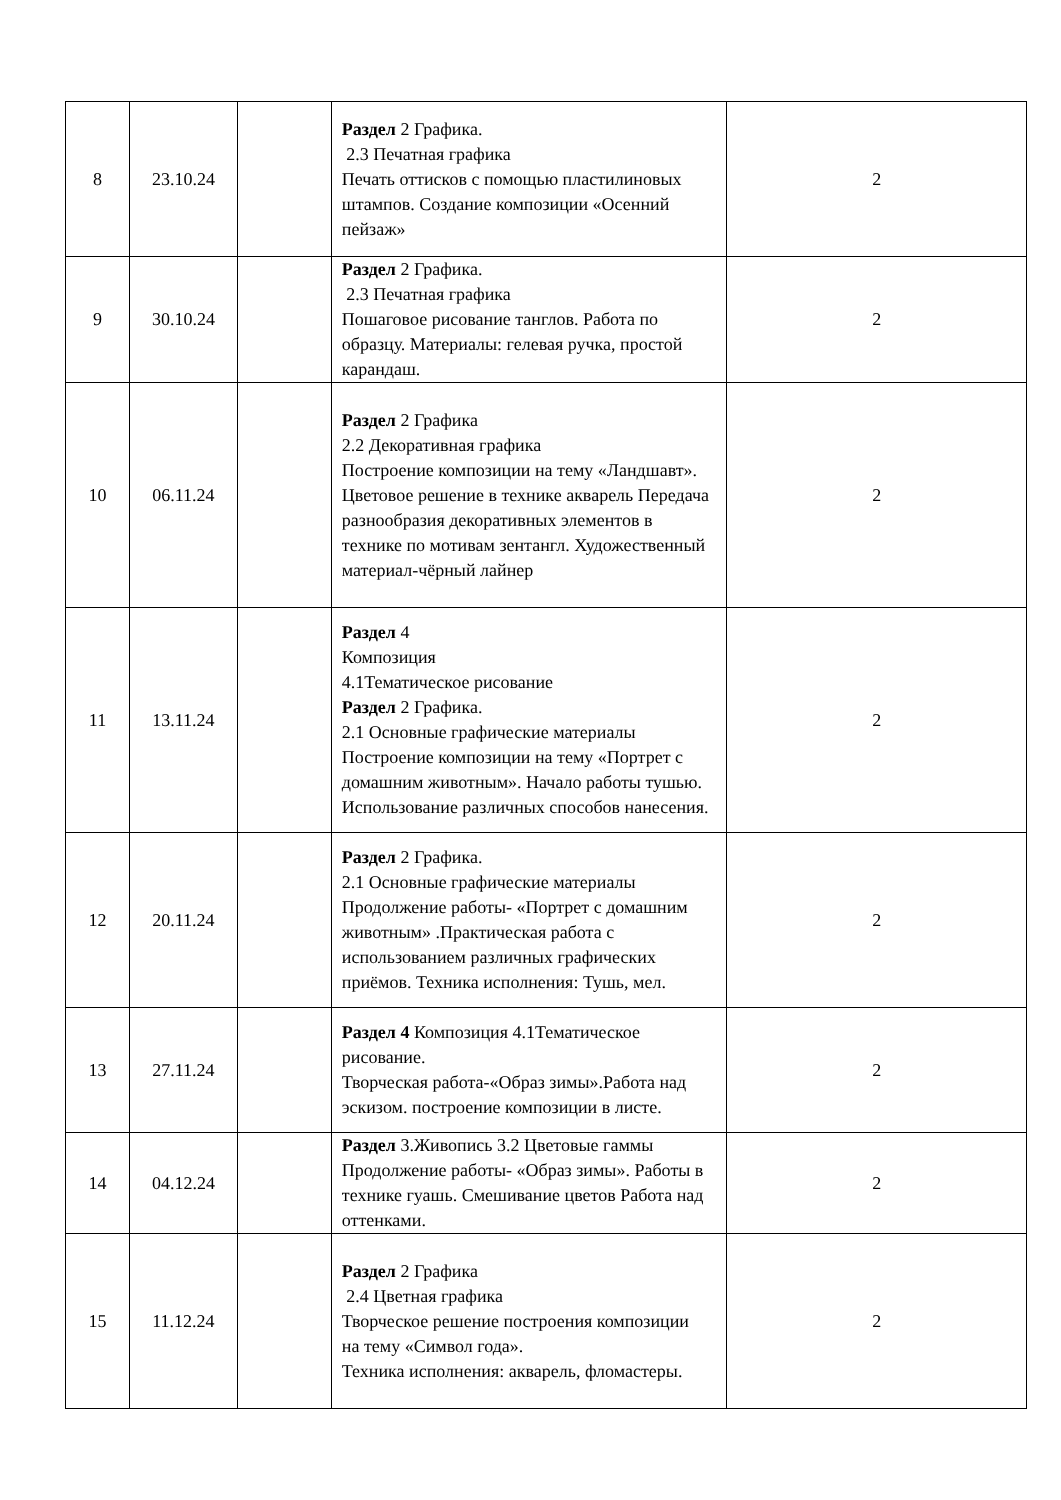| 8 | 23.10.24 | | Раздел 2 Графика. 2.3 Печатная графика Печать оттисков с помощью пластилиновых штампов. Создание композиции «Осенний пейзаж» | 2 |
| 9 | 30.10.24 | | Раздел 2 Графика. 2.3 Печатная графика Пошаговое рисование танглов. Работа по образцу. Материалы: гелевая ручка, простой карандаш. | 2 |
| 10 | 06.11.24 | | Раздел 2 Графика 2.2 Декоративная графика Построение композиции на тему «Ландшавт». Цветовое решение в технике акварель Передача разнообразия декоративных элементов в технике по мотивам зентангл. Художественный материал-чёрный лайнер | 2 |
| 11 | 13.11.24 | | Раздел 4 Композиция 4.1Тематическое рисование Раздел 2 Графика. 2.1 Основные графические материалы Построение композиции на тему «Портрет с домашним животным». Начало работы тушью. Использование различных способов нанесения. | 2 |
| 12 | 20.11.24 | | Раздел 2 Графика. 2.1 Основные графические материалы Продолжение работы- «Портрет с домашним животным» .Практическая работа с использованием различных графических приёмов. Техника исполнения: Тушь, мел. | 2 |
| 13 | 27.11.24 | | Раздел 4 Композиция 4.1Тематическое рисование. Творческая работа-«Образ зимы».Работа над эскизом. построение композиции в листе. | 2 |
| 14 | 04.12.24 | | Раздел 3.Живопись 3.2 Цветовые гаммы Продолжение работы- «Образ зимы». Работы в технике гуашь. Смешивание цветов Работа над оттенками. | 2 |
| 15 | 11.12.24 | | Раздел 2 Графика 2.4 Цветная графика Творческое решение построения композиции на тему «Символ года». Техника исполнения: акварель, фломастеры. | 2 |